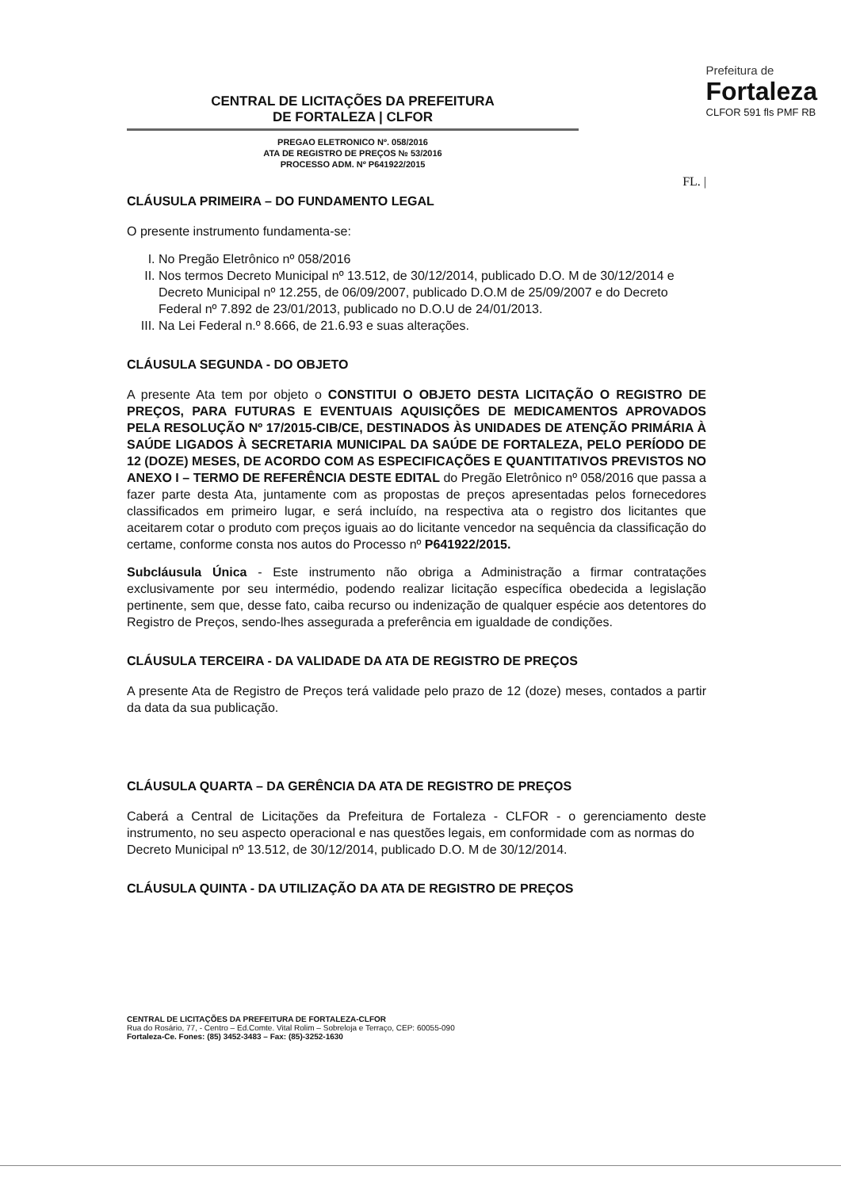CENTRAL DE LICITAÇÕES DA PREFEITURA
DE FORTALEZA | CLFOR
PREGAO ELETRONICO Nº. 058/2016
ATA DE REGISTRO DE PREÇOS № 53/2016
PROCESSO ADM. Nº P641922/2015
Prefeitura de
Fortaleza
CLFOR 591 fls PMF RB
FL. |
CLÁUSULA PRIMEIRA – DO FUNDAMENTO LEGAL
O presente instrumento fundamenta-se:
I. No Pregão Eletrônico nº 058/2016
II. Nos termos Decreto Municipal nº 13.512, de 30/12/2014, publicado D.O. M de 30/12/2014 e Decreto Municipal nº 12.255, de 06/09/2007, publicado D.O.M de 25/09/2007 e do Decreto Federal nº 7.892 de 23/01/2013, publicado no D.O.U de 24/01/2013.
III. Na Lei Federal n.º 8.666, de 21.6.93 e suas alterações.
CLÁUSULA SEGUNDA - DO OBJETO
A presente Ata tem por objeto o CONSTITUI O OBJETO DESTA LICITAÇÃO O REGISTRO DE PREÇOS, PARA FUTURAS E EVENTUAIS AQUISIÇÕES DE MEDICAMENTOS APROVADOS PELA RESOLUÇÃO Nº 17/2015-CIB/CE, DESTINADOS ÀS UNIDADES DE ATENÇÃO PRIMÁRIA À SAÚDE LIGADOS À SECRETARIA MUNICIPAL DA SAÚDE DE FORTALEZA, PELO PERÍODO DE 12 (DOZE) MESES, DE ACORDO COM AS ESPECIFICAÇÕES E QUANTITATIVOS PREVISTOS NO ANEXO I – TERMO DE REFERÊNCIA DESTE EDITAL do Pregão Eletrônico nº 058/2016 que passa a fazer parte desta Ata, juntamente com as propostas de preços apresentadas pelos fornecedores classificados em primeiro lugar, e será incluído, na respectiva ata o registro dos licitantes que aceitarem cotar o produto com preços iguais ao do licitante vencedor na sequência da classificação do certame, conforme consta nos autos do Processo nº P641922/2015.
Subcláusula Única - Este instrumento não obriga a Administração a firmar contratações exclusivamente por seu intermédio, podendo realizar licitação específica obedecida a legislação pertinente, sem que, desse fato, caiba recurso ou indenização de qualquer espécie aos detentores do Registro de Preços, sendo-lhes assegurada a preferência em igualdade de condições.
CLÁUSULA TERCEIRA - DA VALIDADE DA ATA DE REGISTRO DE PREÇOS
A presente Ata de Registro de Preços terá validade pelo prazo de 12 (doze) meses, contados a partir da data da sua publicação.
CLÁUSULA QUARTA – DA GERÊNCIA DA ATA DE REGISTRO DE PREÇOS
Caberá a Central de Licitações da Prefeitura de Fortaleza - CLFOR - o gerenciamento deste instrumento, no seu aspecto operacional e nas questões legais, em conformidade com as normas do
Decreto Municipal nº 13.512, de 30/12/2014, publicado D.O. M de 30/12/2014.
CLÁUSULA QUINTA - DA UTILIZAÇÃO DA ATA DE REGISTRO DE PREÇOS
CENTRAL DE LICITAÇÕES DA PREFEITURA DE FORTALEZA-CLFOR
Rua do Rosário, 77, - Centro – Ed.Comte. Vital Rolim – Sobreloja e Terraço, CEP: 60055-090
Fortaleza-Ce. Fones: (85) 3452-3483 – Fax: (85)-3252-1630